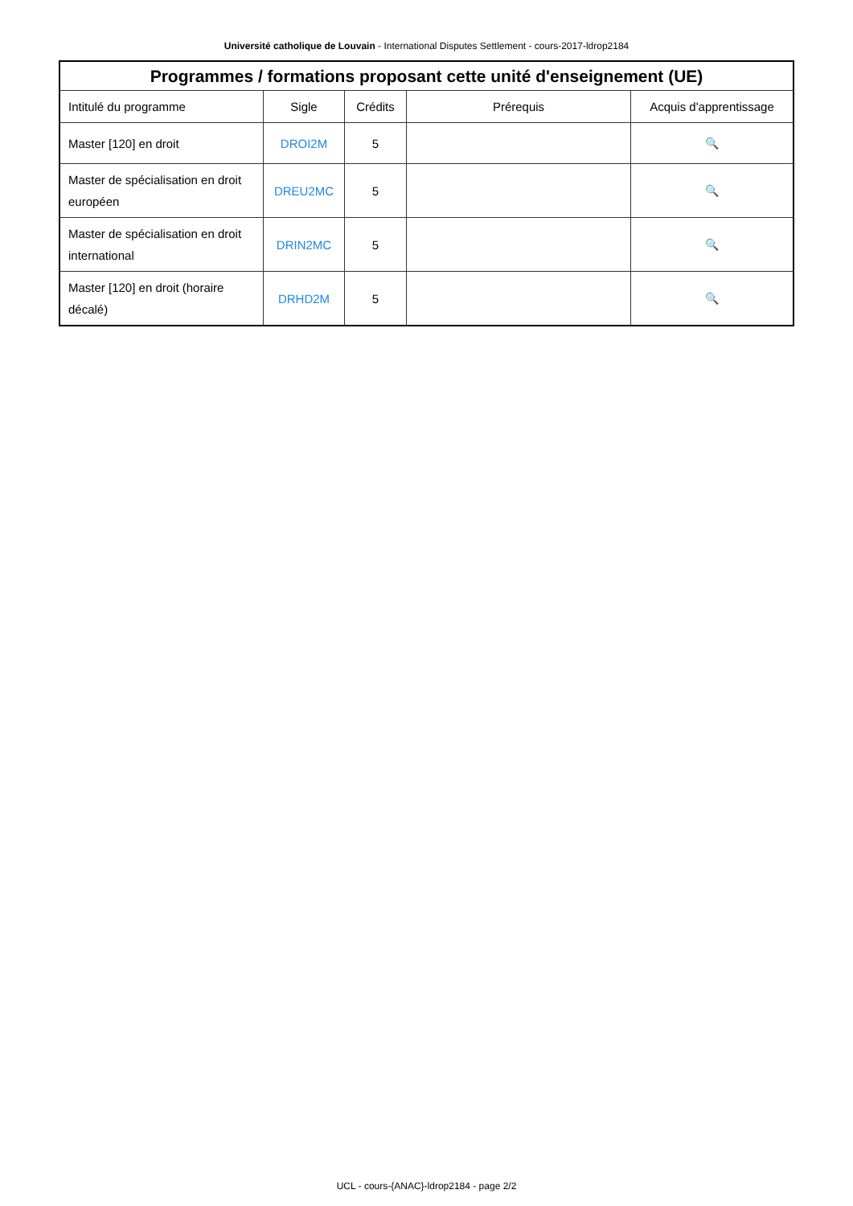Université catholique de Louvain - International Disputes Settlement - cours-2017-ldrop2184
| Programmes / formations proposant cette unité d'enseignement (UE) | | | | |
| --- | --- | --- | --- | --- |
| Intitulé du programme | Sigle | Crédits | Prérequis | Acquis d'apprentissage |
| Master [120] en droit | DROI2M | 5 | | 🔍 |
| Master de spécialisation en droit européen | DREU2MC | 5 | | 🔍 |
| Master de spécialisation en droit international | DRIN2MC | 5 | | 🔍 |
| Master [120] en droit (horaire décalé) | DRHD2M | 5 | | 🔍 |
UCL - cours-{ANAC}-ldrop2184 - page 2/2